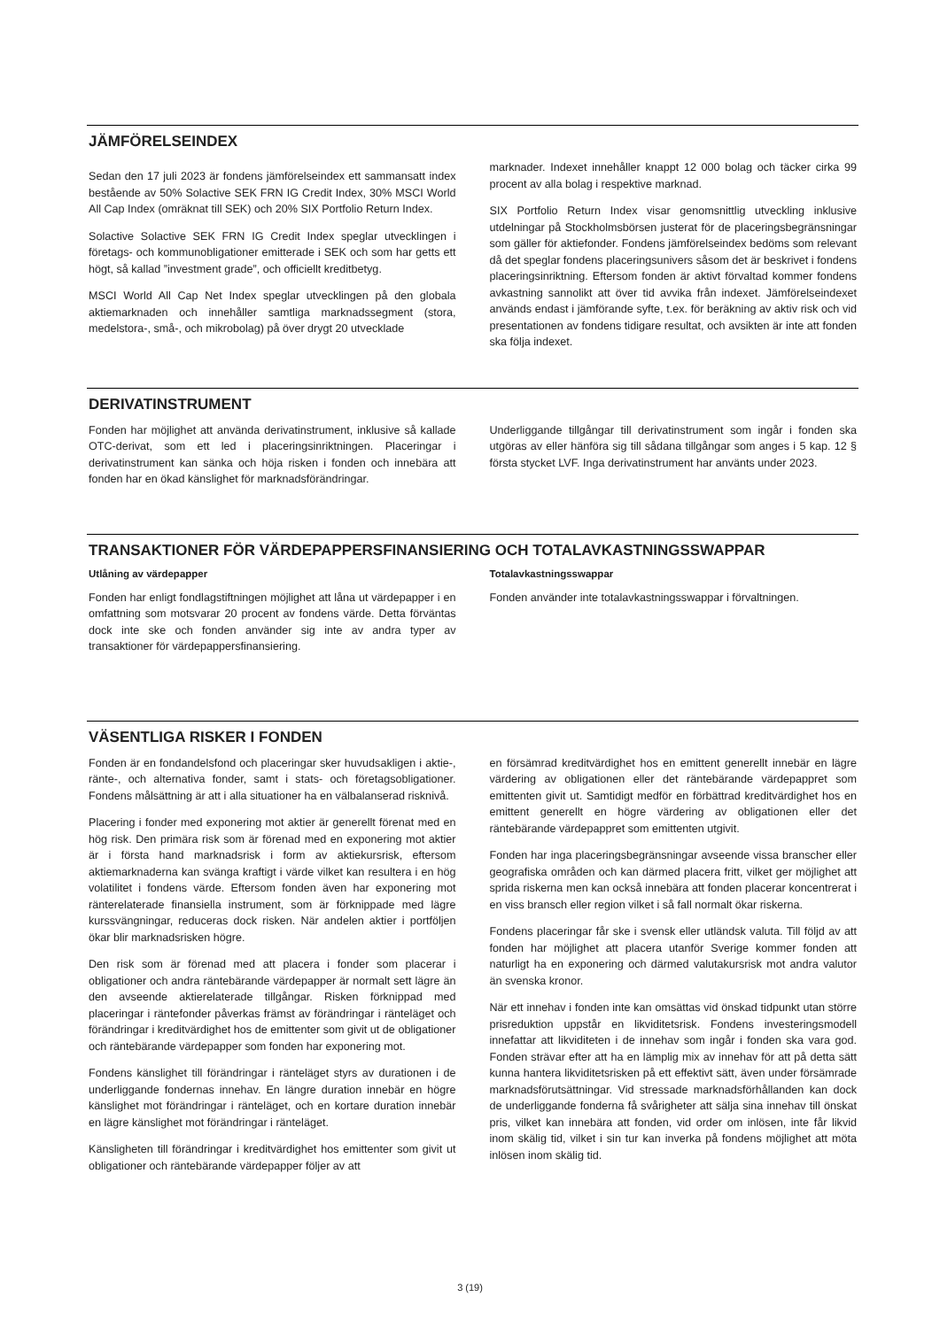JÄMFÖRELSEINDEX
Sedan den 17 juli 2023 är fondens jämförelseindex ett sammansatt index bestående av 50% Solactive SEK FRN IG Credit Index, 30% MSCI World All Cap Index (omräknat till SEK) och 20% SIX Portfolio Return Index.
Solactive Solactive SEK FRN IG Credit Index speglar utvecklingen i företags- och kommunobligationer emitterade i SEK och som har getts ett högt, så kallad ”investment grade”, och officiellt kreditbetyg.
MSCI World All Cap Net Index speglar utvecklingen på den globala aktiemarknaden och innehåller samtliga marknadssegment (stora, medelstora-, små-, och mikrobolag) på över drygt 20 utvecklade
marknader. Indexet innehåller knappt 12 000 bolag och täcker cirka 99 procent av alla bolag i respektive marknad.
SIX Portfolio Return Index visar genomsnittlig utveckling inklusive utdelningar på Stockholmsbörsen justerat för de placeringsbegränsningar som gäller för aktiefonder. Fondens jämförelseindex bedöms som relevant då det speglar fondens placeringsunivers såsom det är beskrivet i fondens placeringsinriktning. Eftersom fonden är aktivt förvaltad kommer fondens avkastning sannolikt att över tid avvika från indexet. Jämförelseindexet används endast i jämförande syfte, t.ex. för beräkning av aktiv risk och vid presentationen av fondens tidigare resultat, och avsikten är inte att fonden ska följa indexet.
DERIVATINSTRUMENT
Fonden har möjlighet att använda derivatinstrument, inklusive så kallade OTC-derivat, som ett led i placeringsinriktningen. Placeringar i derivatinstrument kan sänka och höja risken i fonden och innebära att fonden har en ökad känslighet för marknadsförändringar.
Underliggande tillgångar till derivatinstrument som ingår i fonden ska utgöras av eller hänföra sig till sådana tillgångar som anges i 5 kap. 12 § första stycket LVF. Inga derivatinstrument har använts under 2023.
TRANSAKTIONER FÖR VÄRDEPAPPERSFINANSIERING OCH TOTALAVKASTNINGSSWAPPAR
Utlåning av värdepapper
Fonden har enligt fondlagstiftningen möjlighet att låna ut värdepapper i en omfattning som motsvarar 20 procent av fondens värde. Detta förväntas dock inte ske och fonden använder sig inte av andra typer av transaktioner för värdepappersfinansiering.
Totalavkastningsswappar
Fonden använder inte totalavkastningsswappar i förvaltningen.
VÄSENTLIGA RISKER I FONDEN
Fonden är en fondandelsfond och placeringar sker huvudsakligen i aktie-, ränte-, och alternativa fonder, samt i stats- och företagsobligationer. Fondens målsättning är att i alla situationer ha en välbalanserad risknivå.
Placering i fonder med exponering mot aktier är generellt förenat med en hög risk. Den primära risk som är förenad med en exponering mot aktier är i första hand marknadsrisk i form av aktiekursrisk, eftersom aktiemarknaderna kan svänga kraftigt i värde vilket kan resultera i en hög volatilitet i fondens värde. Eftersom fonden även har exponering mot ränterelaterade finansiella instrument, som är förknippade med lägre kurssvängningar, reduceras dock risken. När andelen aktier i portföljen ökar blir marknadsrisken högre.
Den risk som är förenad med att placera i fonder som placerar i obligationer och andra räntebärande värdepapper är normalt sett lägre än den avseende aktierelaterade tillgångar. Risken förknippad med placeringar i räntefonder påverkas främst av förändringar i ränteläget och förändringar i kreditvärdighet hos de emittenter som givit ut de obligationer och räntebärande värdepapper som fonden har exponering mot.
Fondens känslighet till förändringar i ränteläget styrs av durationen i de underliggande fondernas innehav. En längre duration innebär en högre känslighet mot förändringar i ränteläget, och en kortare duration innebär en lägre känslighet mot förändringar i ränteläget.
Känsligheten till förändringar i kreditvärdighet hos emittenter som givit ut obligationer och räntebärande värdepapper följer av att
en försämrad kreditvärdighet hos en emittent generellt innebär en lägre värdering av obligationen eller det räntebärande värdepappret som emittenten givit ut. Samtidigt medför en förbättrad kreditvärdighet hos en emittent generellt en högre värdering av obligationen eller det räntebärande värdepappret som emittenten utgivit.
Fonden har inga placeringsbegränsningar avseende vissa branscher eller geografiska områden och kan därmed placera fritt, vilket ger möjlighet att sprida riskerna men kan också innebära att fonden placerar koncentrerat i en viss bransch eller region vilket i så fall normalt ökar riskerna.
Fondens placeringar får ske i svensk eller utländsk valuta. Till följd av att fonden har möjlighet att placera utanför Sverige kommer fonden att naturligt ha en exponering och därmed valutakursrisk mot andra valutor än svenska kronor.
När ett innehav i fonden inte kan omsättas vid önskad tidpunkt utan större prisreduktion uppstår en likviditetsrisk. Fondens investeringsmodell innefattar att likviditeten i de innehav som ingår i fonden ska vara god. Fonden strävar efter att ha en lämplig mix av innehav för att på detta sätt kunna hantera likviditetsrisken på ett effektivt sätt, även under försämrade marknadsförutsättningar. Vid stressade marknadsförhållanden kan dock de underliggande fonderna få svårigheter att sälja sina innehav till önskat pris, vilket kan innebära att fonden, vid order om inlösen, inte får likvid inom skälig tid, vilket i sin tur kan inverka på fondens möjlighet att möta inlösen inom skälig tid.
3 (19)